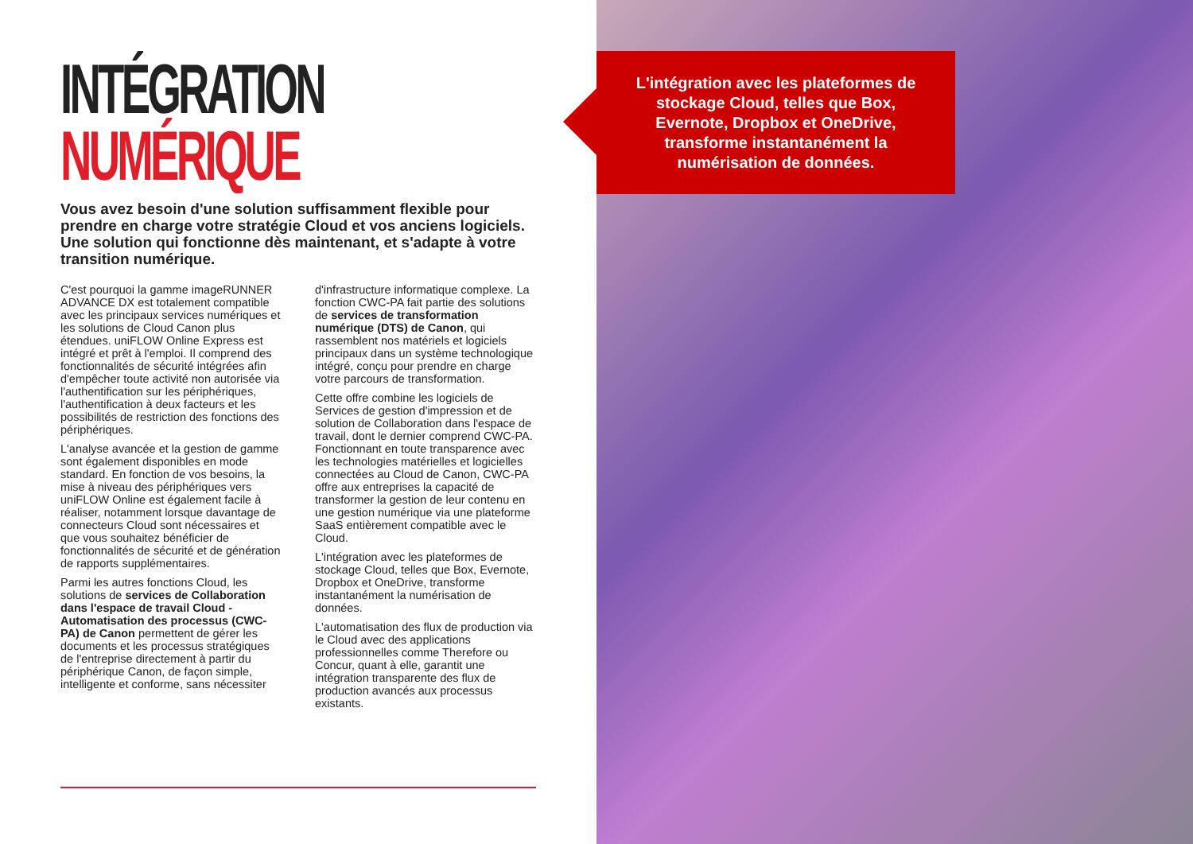INTÉGRATION
NUMÉRIQUE
Vous avez besoin d'une solution suffisamment flexible pour prendre en charge votre stratégie Cloud et vos anciens logiciels. Une solution qui fonctionne dès maintenant, et s'adapte à votre transition numérique.
C'est pourquoi la gamme imageRUNNER ADVANCE DX est totalement compatible avec les principaux services numériques et les solutions de Cloud Canon plus étendues. uniFLOW Online Express est intégré et prêt à l'emploi. Il comprend des fonctionnalités de sécurité intégrées afin d'empêcher toute activité non autorisée via l'authentification sur les périphériques, l'authentification à deux facteurs et les possibilités de restriction des fonctions des périphériques.
L'analyse avancée et la gestion de gamme sont également disponibles en mode standard. En fonction de vos besoins, la mise à niveau des périphériques vers uniFLOW Online est également facile à réaliser, notamment lorsque davantage de connecteurs Cloud sont nécessaires et que vous souhaitez bénéficier de fonctionnalités de sécurité et de génération de rapports supplémentaires.
Parmi les autres fonctions Cloud, les solutions de services de Collaboration dans l'espace de travail Cloud - Automatisation des processus (CWC-PA) de Canon permettent de gérer les documents et les processus stratégiques de l'entreprise directement à partir du périphérique Canon, de façon simple, intelligente et conforme, sans nécessiter
d'infrastructure informatique complexe. La fonction CWC-PA fait partie des solutions de services de transformation numérique (DTS) de Canon, qui rassemblent nos matériels et logiciels principaux dans un système technologique intégré, conçu pour prendre en charge votre parcours de transformation.
Cette offre combine les logiciels de Services de gestion d'impression et de solution de Collaboration dans l'espace de travail, dont le dernier comprend CWC-PA. Fonctionnant en toute transparence avec les technologies matérielles et logicielles connectées au Cloud de Canon, CWC-PA offre aux entreprises la capacité de transformer la gestion de leur contenu en une gestion numérique via une plateforme SaaS entièrement compatible avec le Cloud.
L'intégration avec les plateformes de stockage Cloud, telles que Box, Evernote, Dropbox et OneDrive, transforme instantanément la numérisation de données.
L'automatisation des flux de production via le Cloud avec des applications professionnelles comme Therefore ou Concur, quant à elle, garantit une intégration transparente des flux de production avancés aux processus existants.
L'intégration avec les plateformes de stockage Cloud, telles que Box, Evernote, Dropbox et OneDrive, transforme instantanément la numérisation de données.